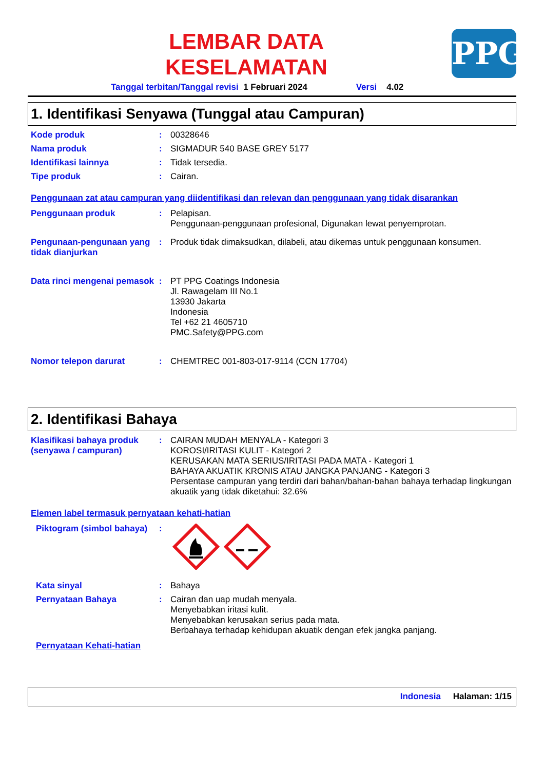LEMBAR DATA
KESELAMATAN
PPG
Tanggal terbitan/Tanggal revisi 1 Februari 2024 Versi 4.02
1. Identifikasi Senyawa (Tunggal atau Campuran)
Kode produk : 00328646
Nama produk : SIGMADUR 540 BASE GREY 5177
Identifikasi lainnya : Tidak tersedia.
Tipe produk : Cairan.
Penggunaan zat atau campuran yang diidentifikasi dan relevan dan penggunaan yang tidak disarankan
Penggunaan produk : Pelapisan.
Penggunaan-penggunaan profesional, Digunakan lewat penyemprotan.
Pengunaan-pengunaan yang tidak dianjurkan
: Produk tidak dimaksudkan, dilabeli, atau dikemas untuk penggunaan konsumen.
Data rinci mengenai pemasok
: PT PPG Coatings Indonesia
Jl. Rawagelam III No.1
13930 Jakarta
Indonesia
Tel +62 21 4605710
PMC.Safety@PPG.com
Nomor telepon darurat : CHEMTREC 001-803-017-9114 (CCN 17704)
2. Identifikasi Bahaya
Klasifikasi bahaya produk (senyawa / campuran)
: CAIRAN MUDAH MENYALA - Kategori 3
KOROSI/IRITASI KULIT - Kategori 2
KERUSAKAN MATA SERIUS/IRITASI PADA MATA - Kategori 1
BAHAYA AKUATIK KRONIS ATAU JANGKA PANJANG - Kategori 3
Persentase campuran yang terdiri dari bahan/bahan-bahan bahaya terhadap lingkungan akuatik yang tidak diketahui: 32.6%
Elemen label termasuk pernyataan kehati-hatian
Piktogram (simbol bahaya)
:
Kata sinyal : Bahaya
Pernyataan Bahaya : Cairan dan uap mudah menyala.
Menyebabkan iritasi kulit.
Menyebabkan kerusakan serius pada mata.
Berbahaya terhadap kehidupan akuatik dengan efek jangka panjang.
Pernyataan Kehati-hatian
Indonesia Halaman: 1/15